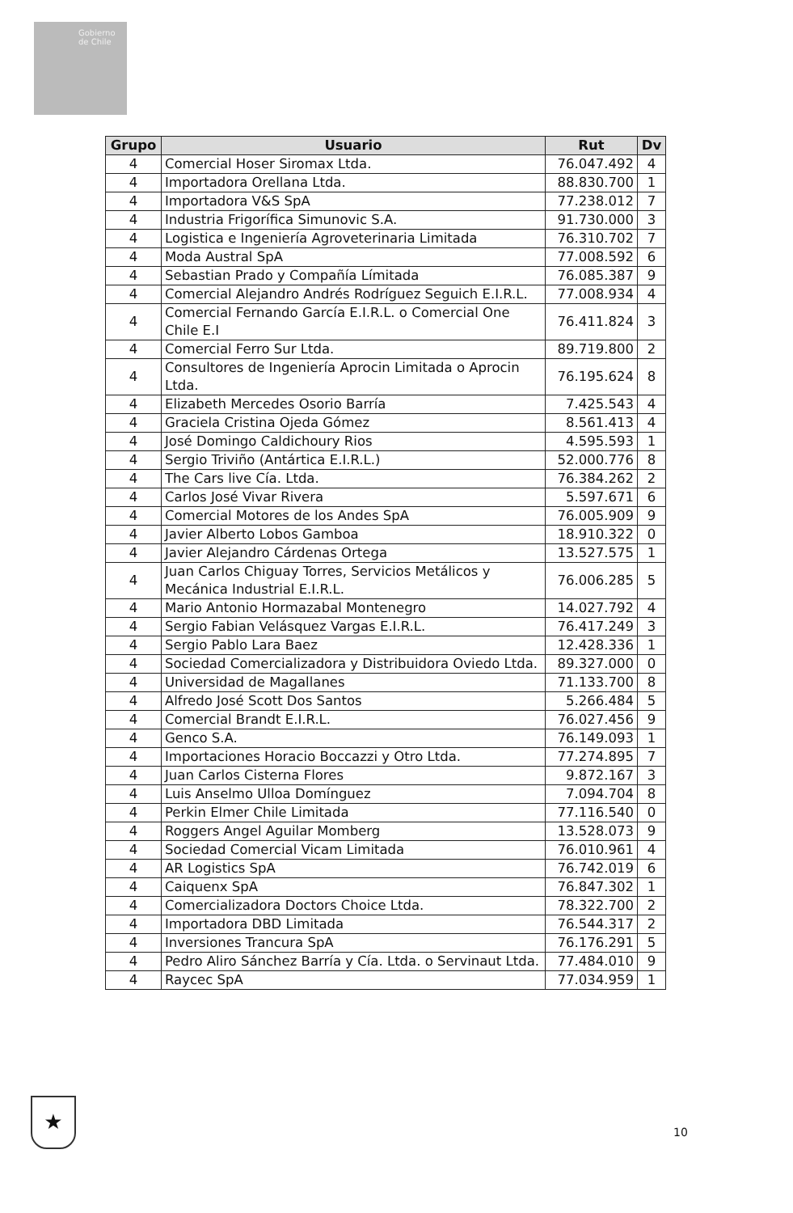Gobierno de Chile
| Grupo | Usuario | Rut | Dv |
| --- | --- | --- | --- |
| 4 | Comercial Hoser Siromax Ltda. | 76.047.492 | 4 |
| 4 | Importadora Orellana Ltda. | 88.830.700 | 1 |
| 4 | Importadora V&S SpA | 77.238.012 | 7 |
| 4 | Industria Frigorífica Simunovic S.A. | 91.730.000 | 3 |
| 4 | Logistica e Ingeniería Agroveterinaria Limitada | 76.310.702 | 7 |
| 4 | Moda Austral SpA | 77.008.592 | 6 |
| 4 | Sebastian Prado y Compañía Límitada | 76.085.387 | 9 |
| 4 | Comercial Alejandro Andrés Rodríguez Seguich E.I.R.L. | 77.008.934 | 4 |
| 4 | Comercial Fernando García E.I.R.L. o Comercial One Chile E.I | 76.411.824 | 3 |
| 4 | Comercial Ferro Sur Ltda. | 89.719.800 | 2 |
| 4 | Consultores de Ingeniería Aprocin Limitada o Aprocin Ltda. | 76.195.624 | 8 |
| 4 | Elizabeth Mercedes Osorio Barría | 7.425.543 | 4 |
| 4 | Graciela Cristina Ojeda Gómez | 8.561.413 | 4 |
| 4 | José Domingo Caldichoury Rios | 4.595.593 | 1 |
| 4 | Sergio Triviño (Antártica E.I.R.L.) | 52.000.776 | 8 |
| 4 | The Cars live Cía. Ltda. | 76.384.262 | 2 |
| 4 | Carlos José Vivar Rivera | 5.597.671 | 6 |
| 4 | Comercial Motores de los Andes SpA | 76.005.909 | 9 |
| 4 | Javier Alberto Lobos Gamboa | 18.910.322 | 0 |
| 4 | Javier Alejandro Cárdenas Ortega | 13.527.575 | 1 |
| 4 | Juan Carlos Chiguay Torres, Servicios Metálicos y Mecánica Industrial E.I.R.L. | 76.006.285 | 5 |
| 4 | Mario Antonio Hormazabal Montenegro | 14.027.792 | 4 |
| 4 | Sergio Fabian Velásquez Vargas E.I.R.L. | 76.417.249 | 3 |
| 4 | Sergio Pablo Lara Baez | 12.428.336 | 1 |
| 4 | Sociedad Comercializadora y Distribuidora Oviedo Ltda. | 89.327.000 | 0 |
| 4 | Universidad de Magallanes | 71.133.700 | 8 |
| 4 | Alfredo José Scott Dos Santos | 5.266.484 | 5 |
| 4 | Comercial Brandt E.I.R.L. | 76.027.456 | 9 |
| 4 | Genco S.A. | 76.149.093 | 1 |
| 4 | Importaciones Horacio Boccazzi y Otro Ltda. | 77.274.895 | 7 |
| 4 | Juan Carlos Cisterna Flores | 9.872.167 | 3 |
| 4 | Luis Anselmo Ulloa Domínguez | 7.094.704 | 8 |
| 4 | Perkin Elmer Chile Limitada | 77.116.540 | 0 |
| 4 | Roggers Angel Aguilar Momberg | 13.528.073 | 9 |
| 4 | Sociedad Comercial Vicam Limitada | 76.010.961 | 4 |
| 4 | AR Logistics SpA | 76.742.019 | 6 |
| 4 | Caiquenx SpA | 76.847.302 | 1 |
| 4 | Comercializadora Doctors Choice Ltda. | 78.322.700 | 2 |
| 4 | Importadora DBD Limitada | 76.544.317 | 2 |
| 4 | Inversiones Trancura SpA | 76.176.291 | 5 |
| 4 | Pedro Aliro Sánchez Barría y Cía. Ltda. o Servinaut Ltda. | 77.484.010 | 9 |
| 4 | Raycec SpA | 77.034.959 | 1 |
★
10